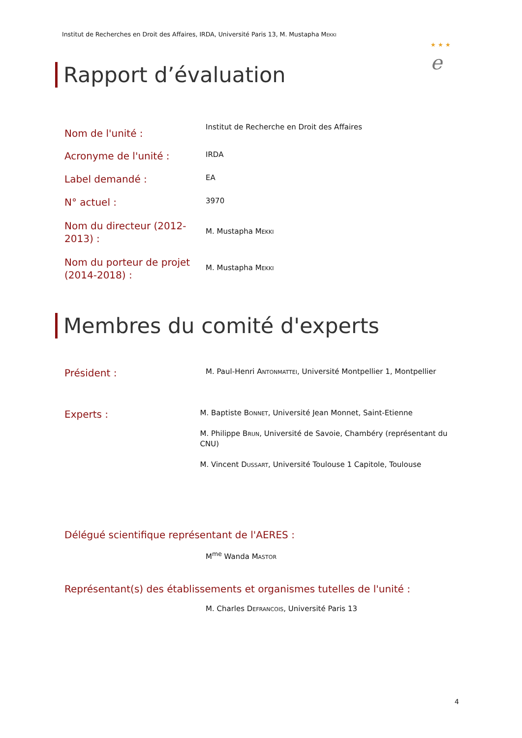Institut de Recherches en Droit des Affaires, IRDA, Université Paris 13, M. Mustapha Mekki
★ ★ ★
e
Rapport d’évaluation
Nom de l'unité :
Institut de Recherche en Droit des Affaires
Acronyme de l'unité :
IRDA
Label demandé :
EA
N° actuel :
3970
Nom du directeur (2012-2013) :
M. Mustapha Mekki
Nom du porteur de projet (2014-2018) :
M. Mustapha Mekki
Membres du comité d'experts
Président :
M. Paul-Henri Antonmattei, Université Montpellier 1, Montpellier
Experts :
M. Baptiste Bonnet, Université Jean Monnet, Saint-Etienne
M. Philippe Brun, Université de Savoie, Chambéry (représentant du CNU)
M. Vincent Dussart, Université Toulouse 1 Capitole, Toulouse
Délégué scientifique représentant de l'AERES :
M<sup>me</sup> Wanda Mastor
Représentant(s) des établissements et organismes tutelles de l'unité :
M. Charles Defrancois, Université Paris 13
4